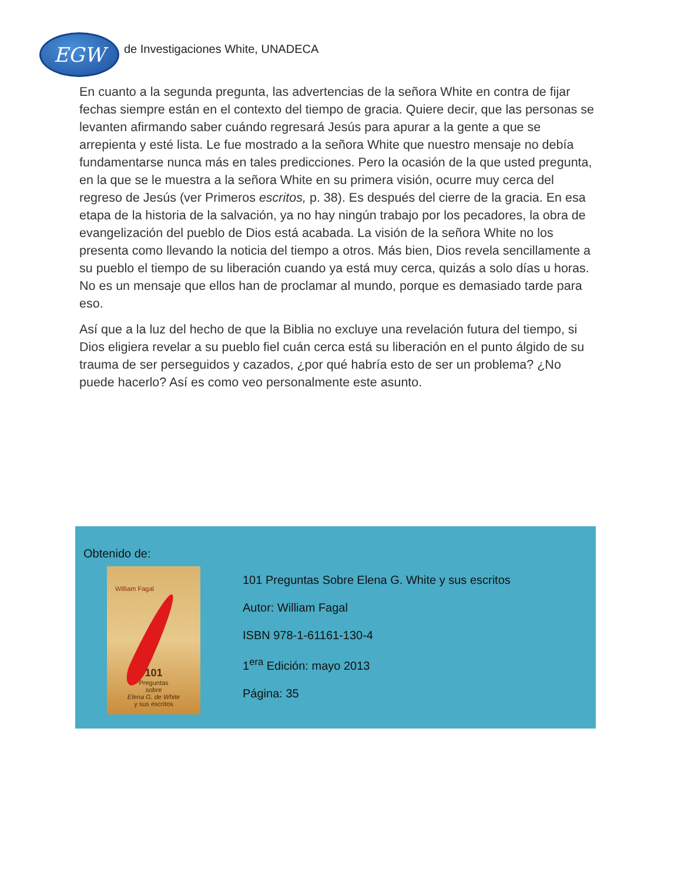EGW
de Investigaciones White, UNADECA
En cuanto a la segunda pregunta, las advertencias de la señora White en contra de fijar fechas siempre están en el contexto del tiempo de gracia. Quiere decir, que las personas se levanten afirmando saber cuándo regresará Jesús para apurar a la gente a que se arrepienta y esté lista. Le fue mostrado a la señora White que nuestro mensaje no debía fundamentarse nunca más en tales predicciones. Pero la ocasión de la que usted pregunta, en la que se le muestra a la señora White en su primera visión, ocurre muy cerca del regreso de Jesús (ver Primeros escritos, p. 38). Es después del cierre de la gracia. En esa etapa de la historia de la salvación, ya no hay ningún trabajo por los pecadores, la obra de evangelización del pueblo de Dios está acabada. La visión de la señora White no los presenta como llevando la noticia del tiempo a otros. Más bien, Dios revela sencillamente a su pueblo el tiempo de su liberación cuando ya está muy cerca, quizás a solo días u horas. No es un mensaje que ellos han de proclamar al mundo, porque es demasiado tarde para eso.
Así que a la luz del hecho de que la Biblia no excluye una revelación futura del tiempo, si Dios eligiera revelar a su pueblo fiel cuán cerca está su liberación en el punto álgido de su trauma de ser perseguidos y cazados, ¿por qué habría esto de ser un problema? ¿No puede hacerlo? Así es como veo personalmente este asunto.
Obtenido de:
William Fagal
101
Preguntas
sobre
Elena G. de White
y sus escritos
101 Preguntas Sobre Elena G. White y sus escritos
Autor: William Fagal
ISBN 978-1-61161-130-4
1<sup>era</sup> Edición: mayo 2013
Página: 35